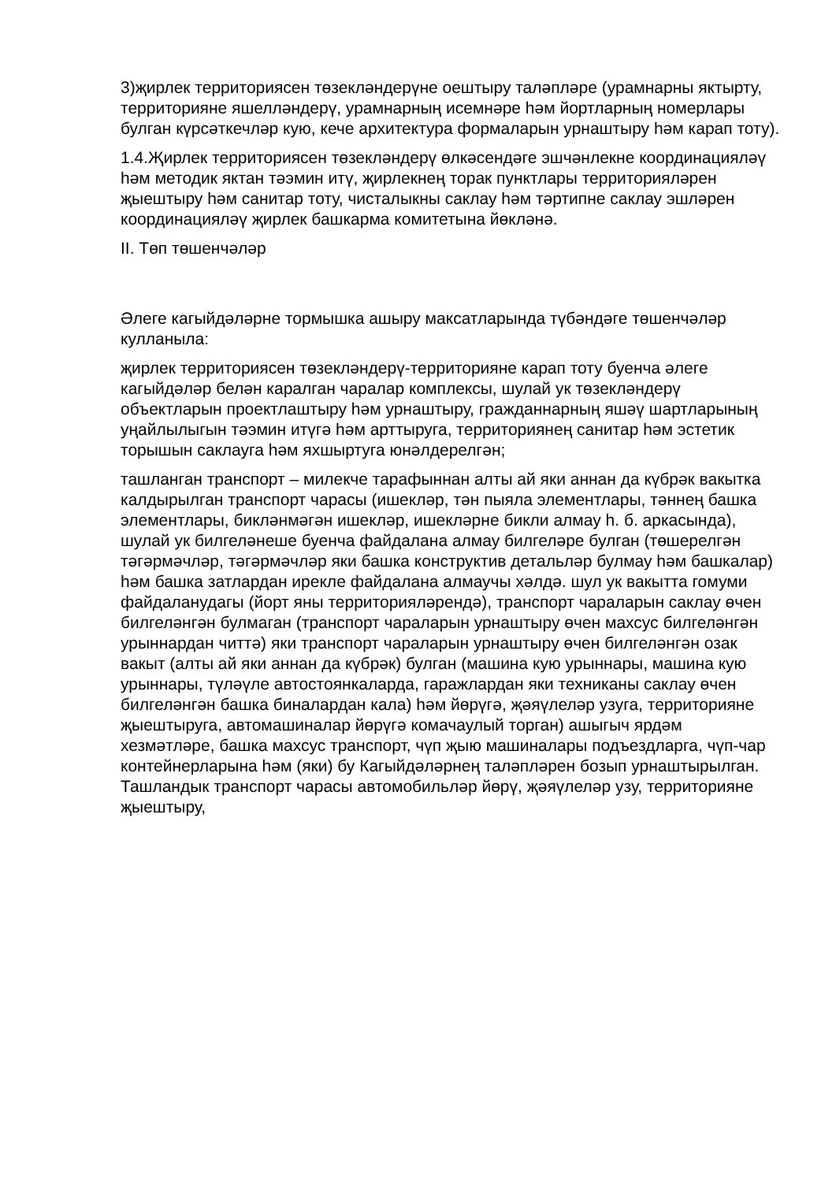3)җирлек территориясен төзекләндерүне оештыру таләпләре (урамнарны яктырту, территорияне яшелләндерү, урамнарның исемнәре һәм йортларның номерлары булган күрсәткечләр кую, кече архитектура формаларын урнаштыру һәм карап тоту).
1.4.Җирлек территориясен төзекләндерү өлкәсендәге эшчәнлекне координацияләү һәм методик яктан тәэмин итү, җирлекнең торак пунктлары территорияләрен җыештыру һәм санитар тоту, чисталыкны саклау һәм тәртипне саклау эшләрен координацияләү җирлек башкарма комитетына йөкләнә.
II. Төп төшенчәләр
Әлеге кагыйдәләрне тормышка ашыру максатларында түбәндәге төшенчәләр кулланыла:
җирлек территориясен төзекләндерү-территорияне карап тоту буенча әлеге кагыйдәләр белән каралган чаралар комплексы, шулай ук төзекләндерү объектларын проектлаштыру һәм урнаштыру, гражданнарның яшәү шартларының уңайлылыгын тәэмин итүгә һәм арттыруга, территориянең санитар һәм эстетик торышын саклауга һәм яхшыртуга юнәлдерелгән;
ташланган транспорт – милекче тарафыннан алты ай яки аннан да күбрәк вакытка калдырылган транспорт чарасы (ишекләр, тән пыяла элементлары, тәннең башка элементлары, бикләнмәгән ишекләр, ишекләрне бикли алмау һ. б. аркасында), шулай ук билгеләнеше буенча файдалана алмау билгеләре булган (төшерелгән тәгәрмәчләр, тәгәрмәчләр яки башка конструктив детальләр булмау һәм башкалар) һәм башка затлардан ирекле файдалана алмаучы хәлдә. шул ук вакытта гомуми файдаланудагы (йорт яны территорияләрендә), транспорт чараларын саклау өчен билгеләнгән булмаган (транспорт чараларын урнаштыру өчен махсус билгеләнгән урыннардан читтә) яки транспорт чараларын урнаштыру өчен билгеләнгән озак вакыт (алты ай яки аннан да күбрәк) булган (машина кую урыннары, машина кую урыннары, түләүле автостоянкаларда, гаражлардан яки техниканы саклау өчен билгеләнгән башка биналардан кала) һәм йөрүгә, җәяүлеләр узуга, территорияне җыештыруга, автомашиналар йөрүгә комачаулый торган) ашыгыч ярдәм хезмәтләре, башка махсус транспорт, чүп җыю машиналары подъездларга, чүп-чар контейнерларына һәм (яки) бу Кагыйдәләрнең таләпләрен бозып урнаштырылган. Ташландык транспорт чарасы автомобильләр йөрү, җәяүлеләр узу, территорияне җыештыру,